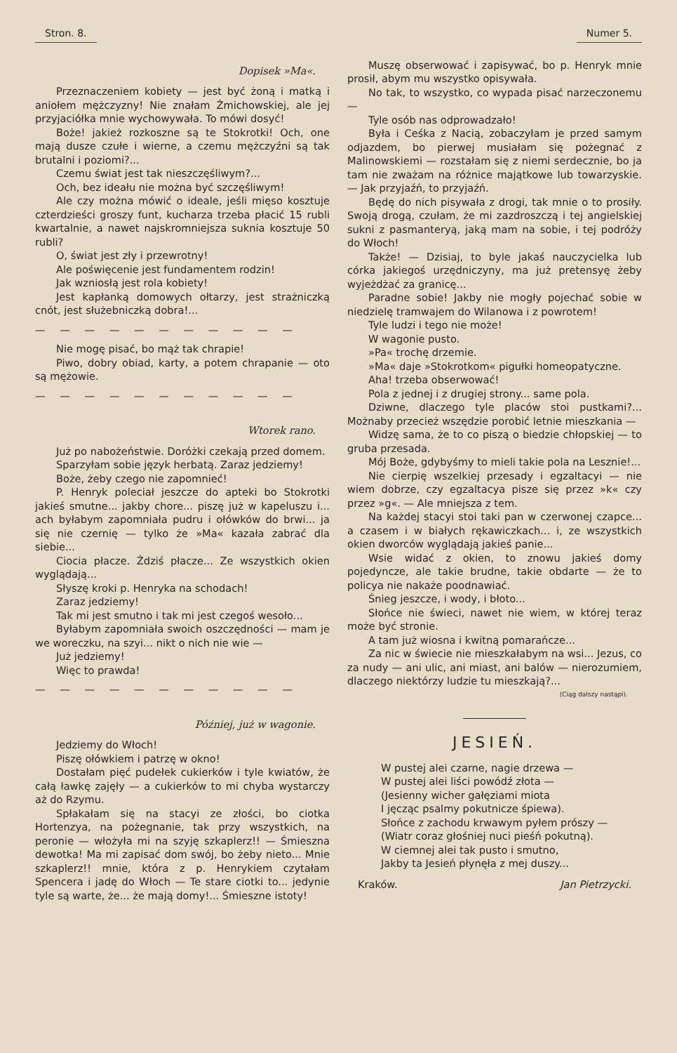Stron. 8. Numer 5.
Dopisek »Ma«.
Przeznaczeniem kobiety — jest być żoną i matką i aniołem mężczyzny! Nie znałam Żmichowskiej, ale jej przyjaciółka mnie wychowywała. To mówi dosyć!
Boże! jakież rozkoszne są te Stokrotki! Och, one mają dusze czułe i wierne, a czemu mężczyźni są tak brutalni i poziomi?...
Czemu świat jest tak nieszczęśliwym?...
Och, bez ideału nie można być szczęśliwym!
Ale czy można mówić o ideale, jeśli mięso kosztuje czterdzieści groszy funt, kucharza trzeba płacić 15 rubli kwartalnie, a nawet najskromniejsza suknia kosztuje 50 rubli?
O, świat jest zły i przewrotny!
Ale poświęcenie jest fundamentem rodzin!
Jak wzniosłą jest rola kobiety!
Jest kapłanką domowych ołtarzy, jest strażniczką cnót, jest służebniczką dobra!...
— — — — — — — — — — —
Nie mogę pisać, bo mąż tak chrapie!
Piwo, dobry obiad, karty, a potem chrapanie — oto są mężowie.
— — — — — — — — — — —
Wtorek rano.
Już po nabożeństwie. Doróżki czekają przed domem.
Sparzyłam sobie język herbatą. Zaraz jedziemy!
Boże, żeby czego nie zapomnieć!
P. Henryk poleciał jeszcze do apteki bo Stokrotki jakieś smutne... jakby chore... piszę już w kapeluszu i... ach byłabym zapomniała pudru i ołówków do brwi... ja się nie czernię — tylko że »Ma« kazała zabrać dla siebie...
Ciocia płacze. Żdziś płacze... Ze wszystkich okien wyglądają...
Słyszę kroki p. Henryka na schodach!
Zaraz jedziemy!
Tak mi jest smutno i tak mi jest czegoś wesoło...
Byłabym zapomniała swoich oszczędności — mam je we woreczku, na szyi... nikt o nich nie wie —
Już jedziemy!
Więc to prawda!
— — — — — — — — — — —
Później, już w wagonie.
Jedziemy do Włoch!
Piszę ołówkiem i patrzę w okno!
Dostałam pięć pudełek cukierków i tyle kwiatów, że całą ławkę zajęły — a cukierków to mi chyba wystarczy aż do Rzymu.
Spłakałam się na stacyi ze złości, bo ciotka Hortenzya, na pożegnanie, tak przy wszystkich, na peronie — włożyła mi na szyję szkaplerz!! — Śmieszna dewotka! Ma mi zapisać dom swój, bo żeby nieto... Mnie szkaplerz!! mnie, która z p. Henrykiem czytałam Spencera i jadę do Włoch — Te stare ciotki to... jedynie tyle są warte, że... że mają domy!... Śmieszne istoty!
Muszę obserwować i zapisywać, bo p. Henryk mnie prosił, abym mu wszystko opisywała.
No tak, to wszystko, co wypada pisać narzeczonemu —
Tyle osób nas odprowadzało!
Była i Ceśka z Nacią, zobaczyłam je przed samym odjazdem, bo pierwej musiałam się pożegnać z Malinowskiemi — rozstałam się z niemi serdecznie, bo ja tam nie zważam na różnice majątkowe lub towarzyskie. — Jak przyjaźń, to przyjaźń.
Będę do nich pisywała z drogi, tak mnie o to prosiły. Swoją drogą, czułam, że mi zazdroszczą i tej angielskiej sukni z pasmanteryą, jaką mam na sobie, i tej podróży do Włoch!
Także! — Dzisiaj, to byle jakaś nauczycielka lub córka jakiegoś urzędniczyny, ma już pretensyę żeby wyjeżdżać za granicę...
Paradne sobie! Jakby nie mogły pojechać sobie w niedzielę tramwajem do Wilanowa i z powrotem!
Tyle ludzi i tego nie może!
W wagonie pusto.
»Pa« trochę drzemie.
»Ma« daje »Stokrotkom« pigułki homeopatyczne.
Aha! trzeba obserwować!
Pola z jednej i z drugiej strony... same pola.
Dziwne, dlaczego tyle placów stoi pustkami?... Możnaby przecież wszędzie porobić letnie mieszkania —
Widzę sama, że to co piszą o biedzie chłopskiej — to gruba przesada.
Mój Boże, gdybyśmy to mieli takie pola na Lesznie!...
Nie cierpię wszelkiej przesady i egzaltacyi — nie wiem dobrze, czy egzaltacya pisze się przez »k« czy przez »g«. — Ale mniejsza z tem.
Na każdej stacyi stoi taki pan w czerwonej czapce... a czasem i w białych rękawiczkach... i, ze wszystkich okien dworców wyglądają jakieś panie...
Wsie widać z okien, to znowu jakieś domy pojedyncze, ale takie brudne, takie obdarte — że to policya nie nakaże poodnawiać.
Śnieg jeszcze, i wody, i błoto...
Słońce nie świeci, nawet nie wiem, w której teraz może być stronie.
A tam już wiosna i kwitną pomarańcze...
Za nic w świecie nie mieszkałabym na wsi... Jezus, co za nudy — ani ulic, ani miast, ani balów — nierozumiem, dlaczego niektórzy ludzie tu mieszkają?...
(Ciąg dalszy nastąpi).
JESIEŃ.
W pustej alei czarne, nagie drzewa —
W pustej alei liści powódź złota —
(Jesienny wicher gałęziami miota
I jęcząc psalmy pokutnicze śpiewa).
Słońce z zachodu krwawym pyłem prószy —
(Wiatr coraz głośniej nuci pieśń pokutną).
W ciemnej alei tak pusto i smutno,
Jakby ta Jesień płynęła z mej duszy...
Kraków. Jan Pietrzycki.